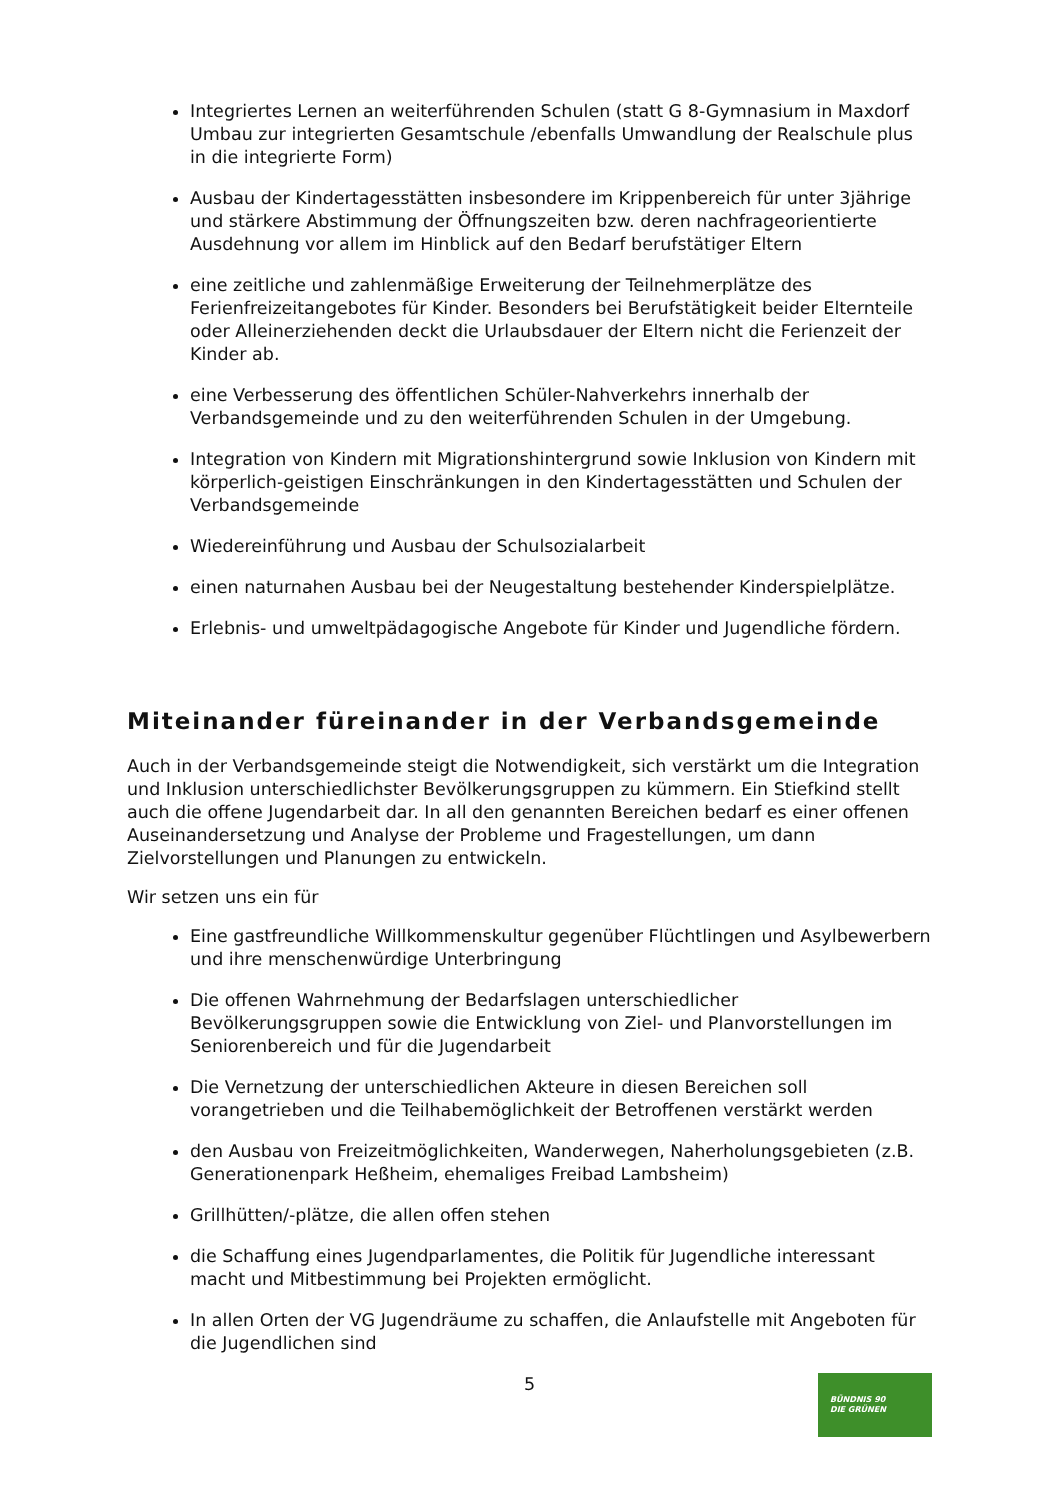Integriertes Lernen an weiterführenden Schulen (statt G 8-Gymnasium in Maxdorf Umbau zur integrierten Gesamtschule /ebenfalls Umwandlung der Realschule plus in die integrierte Form)
Ausbau der Kindertagesstätten insbesondere im Krippenbereich für unter 3jährige und stärkere Abstimmung der Öffnungszeiten bzw. deren nachfrageorientierte Ausdehnung vor allem im Hinblick auf den Bedarf berufstätiger Eltern
eine zeitliche und zahlenmäßige Erweiterung der Teilnehmerplätze des Ferienfreizeitangebotes für Kinder. Besonders bei Berufstätigkeit beider Elternteile oder Alleinerziehenden deckt die Urlaubsdauer der Eltern nicht die Ferienzeit der Kinder ab.
eine Verbesserung des öffentlichen Schüler-Nahverkehrs innerhalb der Verbandsgemeinde und zu den weiterführenden Schulen in der Umgebung.
Integration von Kindern mit Migrationshintergrund sowie Inklusion von Kindern mit körperlich-geistigen Einschränkungen in den Kindertagesstätten und Schulen der Verbandsgemeinde
Wiedereinführung und Ausbau der Schulsozialarbeit
einen naturnahen Ausbau bei der Neugestaltung bestehender Kinderspielplätze.
Erlebnis- und umweltpädagogische Angebote für Kinder und Jugendliche fördern.
Miteinander füreinander in der Verbandsgemeinde
Auch in der Verbandsgemeinde steigt die Notwendigkeit, sich verstärkt um die Integration und Inklusion unterschiedlichster Bevölkerungsgruppen zu kümmern. Ein Stiefkind stellt auch die offene Jugendarbeit dar. In all den genannten Bereichen bedarf es einer offenen Auseinandersetzung und Analyse der Probleme und Fragestellungen, um dann Zielvorstellungen und Planungen zu entwickeln.
Wir setzen uns ein für
Eine gastfreundliche Willkommenskultur gegenüber Flüchtlingen und Asylbewerbern und ihre menschenwürdige Unterbringung
Die offenen Wahrnehmung der Bedarfslagen unterschiedlicher Bevölkerungsgruppen sowie die Entwicklung von Ziel- und Planvorstellungen im Seniorenbereich und für die Jugendarbeit
Die Vernetzung der unterschiedlichen Akteure in diesen Bereichen soll vorangetrieben und die Teilhabemöglichkeit der Betroffenen verstärkt werden
den Ausbau von Freizeitmöglichkeiten, Wanderwegen, Naherholungsgebieten (z.B. Generationenpark Heßheim, ehemaliges Freibad Lambsheim)
Grillhütten/-plätze, die allen offen stehen
die Schaffung eines Jugendparlamentes, die Politik für Jugendliche interessant macht und Mitbestimmung bei Projekten ermöglicht.
In allen Orten der VG Jugendräume zu schaffen, die Anlaufstelle mit Angeboten für die Jugendlichen sind
5
BÜNDNIS 90
DIE GRÜNEN